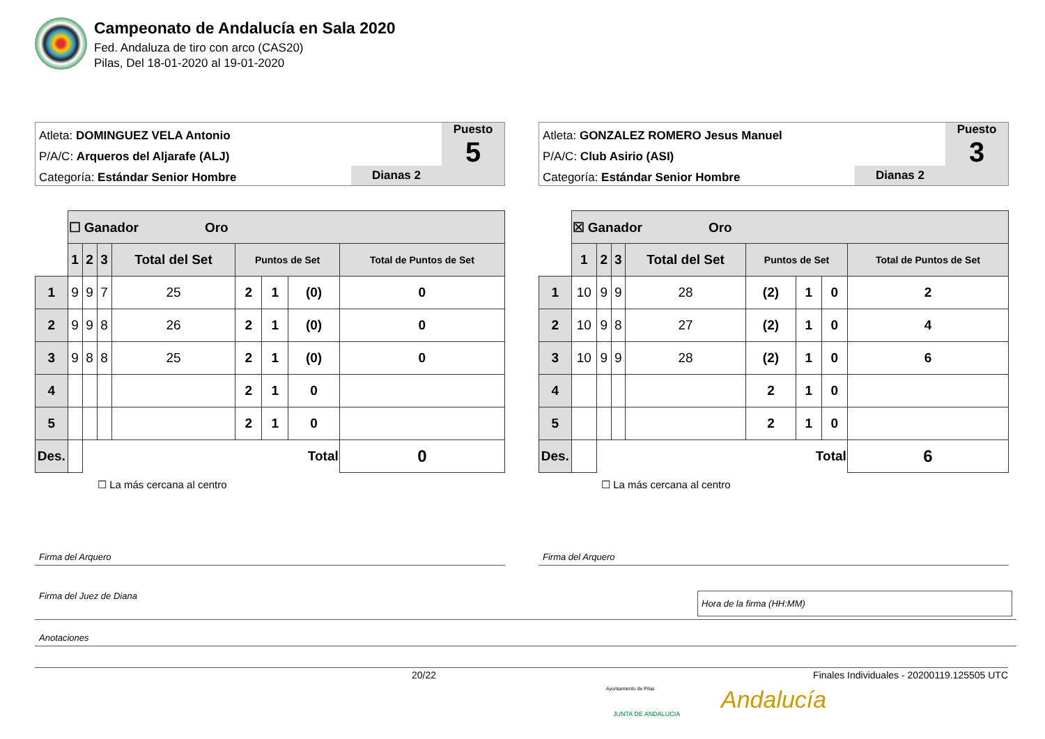Campeonato de Andalucía en Sala 2020
Fed. Andaluza de tiro con arco (CAS20)
Pilas, Del 18-01-2020 al 19-01-2020
Atleta: DOMINGUEZ VELA Antonio
P/A/C: Arqueros del Aljarafe (ALJ)
Categoría: Estándar Senior Hombre
Dianas 2
Puesto
5
| | ☐ Ganador Oro | | | | | | | |
| | 1 | 2 | 3 | Total del Set | Puntos de Set | | | Total de Puntos de Set |
| 1 | 9 | 9 | 7 | 25 | 2 | 1 | (0) | 0 |
| 2 | 9 | 9 | 8 | 26 | 2 | 1 | (0) | 0 |
| 3 | 9 | 8 | 8 | 25 | 2 | 1 | (0) | 0 |
| 4 | | | | | 2 | 1 | 0 | |
| 5 | | | | | 2 | 1 | 0 | |
| Des. | | Total | | | | | | 0 |
☐ La más cercana al centro
Atleta: GONZALEZ ROMERO Jesus Manuel
P/A/C: Club Asirio (ASI)
Categoría: Estándar Senior Hombre
Dianas 2
Puesto
3
| | ☒ Ganador Oro | | | | | | | |
| | 1 | 2 | 3 | Total del Set | Puntos de Set | | | Total de Puntos de Set |
| 1 | 10 | 9 | 9 | 28 | (2) | 1 | 0 | 2 |
| 2 | 10 | 9 | 8 | 27 | (2) | 1 | 0 | 4 |
| 3 | 10 | 9 | 9 | 28 | (2) | 1 | 0 | 6 |
| 4 | | | | | 2 | 1 | 0 | |
| 5 | | | | | 2 | 1 | 0 | |
| Des. | | Total | | | | | | 6 |
☐ La más cercana al centro
Firma del Arquero Firma del Arquero
Firma del Juez de Diana Hora de la firma (HH:MM)
Anotaciones
20/22 Finales Individuales - 20200119.125505 UTC
Ayuntamiento de Pilas
JUNTA DE ANDALUCIA Andalucía